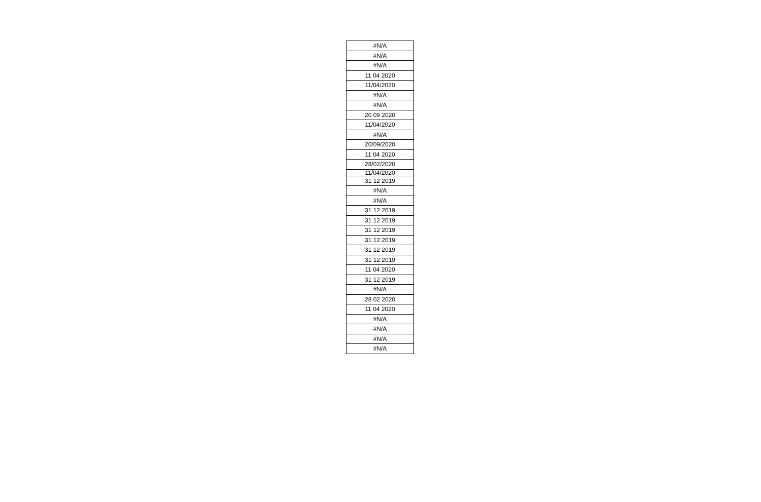| #N/A |
| #N/A |
| #N/A |
| 11 04 2020 |
| 11/04/2020 |
| #N/A |
| #N/A |
| 20 09 2020 |
| 11/04/2020 |
| #N/A |
| 20/09/2020 |
| 11 04 2020 |
| 28/02/2020 |
| 11/04/2020 |
| 31 12 2019 |
| #N/A |
| #N/A |
| 31 12 2019 |
| 31 12 2019 |
| 31 12 2019 |
| 31 12 2019 |
| 31 12 2019 |
| 31 12 2019 |
| 11 04 2020 |
| 31 12 2019 |
| #N/A |
| 28 02 2020 |
| 11 04 2020 |
| #N/A |
| #N/A |
| #N/A |
| #N/A |